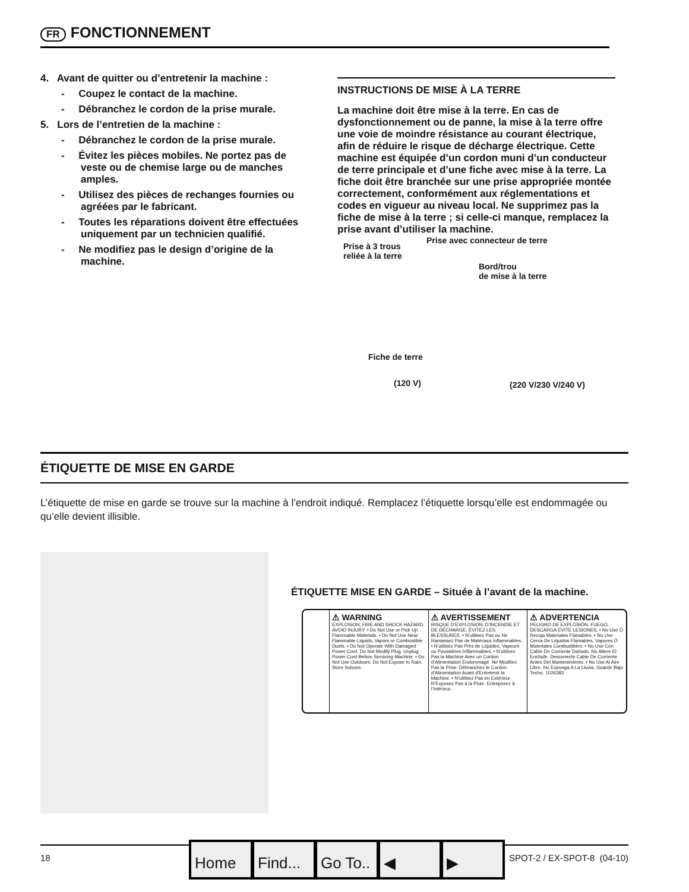FR FONCTIONNEMENT
4. Avant de quitter ou d’entretenir la machine :
- Coupez le contact de la machine.
- Débranchez le cordon de la prise murale.
5. Lors de l’entretien de la machine :
- Débranchez le cordon de la prise murale.
- Évitez les pièces mobiles. Ne portez pas de veste ou de chemise large ou de manches amples.
- Utilisez des pièces de rechanges fournies ou agréées par le fabricant.
- Toutes les réparations doivent être effectuées uniquement par un technicien qualifié.
- Ne modifiez pas le design d’origine de la machine.
INSTRUCTIONS DE MISE À LA TERRE
La machine doit être mise à la terre. En cas de dysfonctionnement ou de panne, la mise à la terre offre une voie de moindre résistance au courant électrique, afin de réduire le risque de décharge électrique. Cette machine est équipée d’un cordon muni d’un conducteur de terre principale et d’une fiche avec mise à la terre. La fiche doit être branchée sur une prise appropriée montée correctement, conformément aux réglementations et codes en vigueur au niveau local. Ne supprimez pas la fiche de mise à la terre ; si celle-ci manque, remplacez la prise avant d’utiliser la machine.
Prise à 3 trous
reliée à la terre
Prise avec connecteur de terre
Bord/trou
de mise à la terre
Fiche de terre
(120 V) (220 V/230 V/240 V)
ÉTIQUETTE DE MISE EN GARDE
L’étiquette de mise en garde se trouve sur la machine à l’endroit indiqué. Remplacez l’étiquette lorsqu’elle est endommagée ou qu’elle devient illisible.
ÉTIQUETTE MISE EN GARDE – Située à l’avant de la machine.
⚠ WARNING
EXPLOSION, FIRE AND SHOCK HAZARD. AVOID INJURY. • Do Not Use or Pick Up Flammable Materials. • Do Not Use Near Flammable Liquids, Vapors or Combustible Dusts. • Do Not Operate With Damaged Power Cord. Do Not Modify Plug. Unplug Power Cord Before Servicing Machine. • Do Not Use Outdoors. Do Not Expose to Rain. Store Indoors.
⚠ AVERTISSEMENT
RISQUE D’EXPLOSION, D’INCENDIE ET DE DÉCHARGE. ÉVITEZ LES BLESSURES. • N’utilisez Pas ou Ne Ramassez Pas de Matériaux inflammables. • N’utilisez Pas Près de Liquides, Vapeurs ou Poussières Inflammables. • N’utilisez Pas la Machine Avec un Cordon d’Alimentation Endommagé. Ne Modifiez Pas la Prise. Débranchez le Cordon d’Alimentation Avant d’Entretenir la Machine. • N’utilisez Pas en Extérieur. N’Exposez Pas à la Pluie. Entreposez à l’Intérieur.
⚠ ADVERTENCIA
PELIGRO DE EXPLOSIÓN, FUEGO, DESCARGA EVITE LESIONES. • No Use Ó Recoja Materiales Flamables. • No Use Cerca De Líquidos Flamables, Vapores Ó Materiales Combustibles. • No Use Con Cable De Corriente Dañado. No Altere El Enchufe. Desconecte Cable De Corriente Antes Del Mantenimiento. • No Use Al Aire Libre. No Exponga A La Lluvia. Guarde Bajo Techo. 1026383
18 SPOT-2 / EX-SPOT-8 (04-10) Home Find... Go To.. ◀ ▶